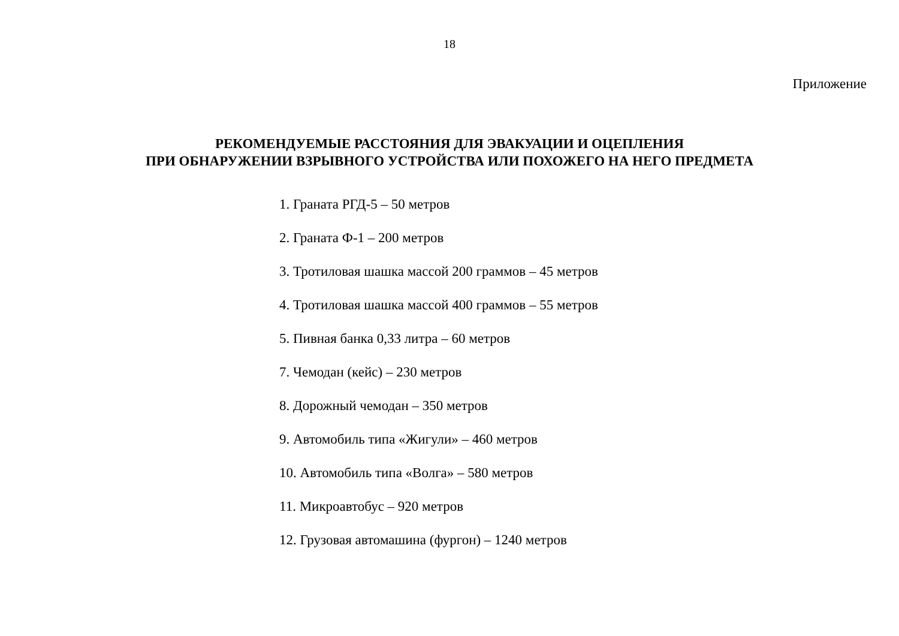18
Приложение
РЕКОМЕНДУЕМЫЕ РАССТОЯНИЯ ДЛЯ ЭВАКУАЦИИ И ОЦЕПЛЕНИЯ
ПРИ ОБНАРУЖЕНИИ ВЗРЫВНОГО УСТРОЙСТВА ИЛИ ПОХОЖЕГО НА НЕГО ПРЕДМЕТА
1. Граната РГД-5 – 50 метров
2. Граната Ф-1 – 200 метров
3. Тротиловая шашка массой 200 граммов – 45 метров
4. Тротиловая шашка массой 400 граммов – 55 метров
5. Пивная банка 0,33 литра – 60 метров
7. Чемодан (кейс) – 230 метров
8. Дорожный чемодан – 350 метров
9. Автомобиль типа «Жигули» – 460 метров
10. Автомобиль типа «Волга» – 580 метров
11. Микроавтобус – 920 метров
12. Грузовая автомашина (фургон) – 1240 метров